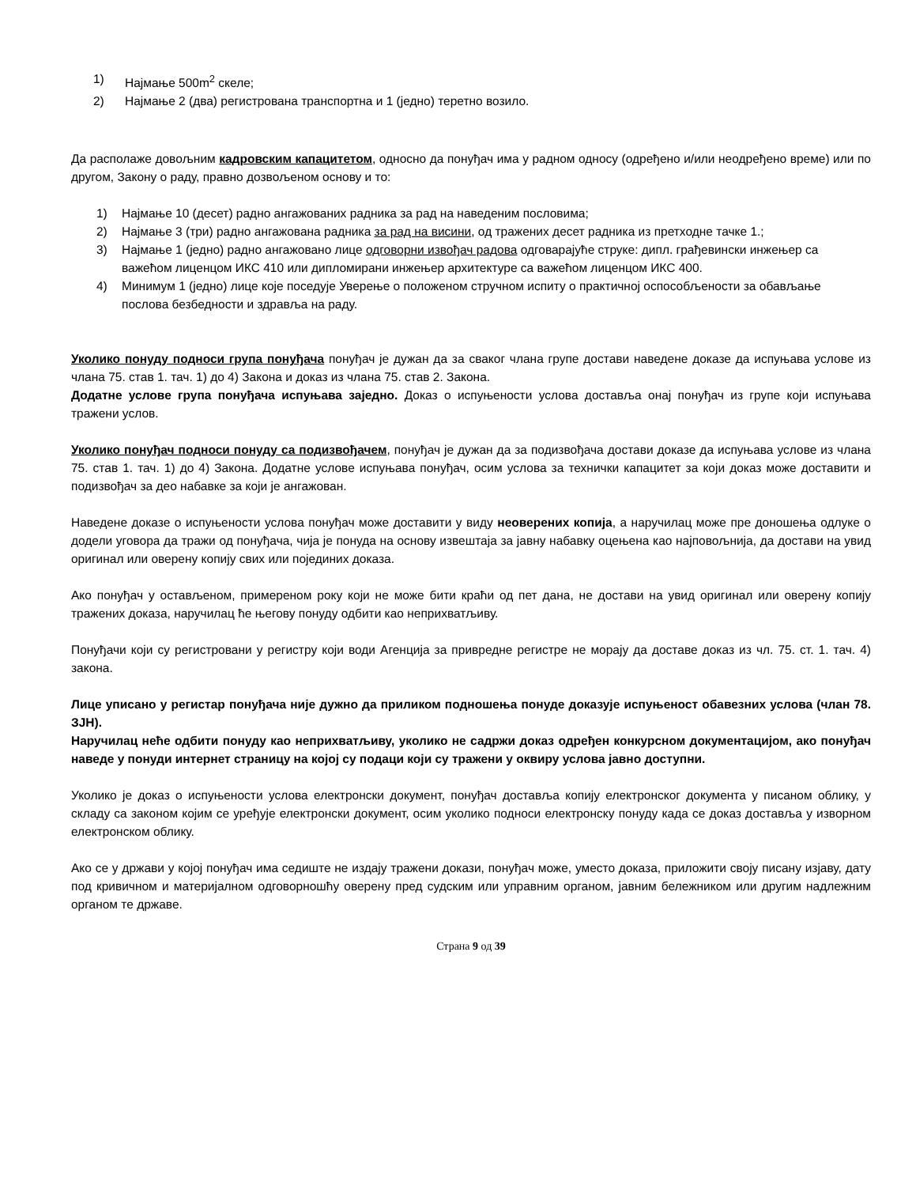1) Најмање 500m<sup>2</sup> скеле;
2) Најмање 2 (два) регистрована транспортна и 1 (једно) теретно возило.
Да располаже довољним кадровским капацитетом, односно да понуђач има у радном односу (одређено и/или неодређено време) или по другом, Закону о раду, правно дозвољеном основу и то:
1) Најмање 10 (десет) радно ангажованих радника за рад на наведеним пословима;
2) Најмање 3 (три) радно ангажована радника за рад на висини, од тражених десет радника из претходне тачке 1.;
3) Најмање 1 (једно) радно ангажовано лице одговорни извођач радова одговарајуће струке: дипл. грађевински инжењер са важећом лиценцом ИКС 410 или дипломирани инжењер архитектуре са важећом лиценцом ИКС 400.
4) Минимум 1 (једно) лице које поседује Уверење о положеном стручном испиту о практичној оспособљености за обављање послова безбедности и здравља на раду.
Уколико понуду подноси група понуђача понуђач је дужан да за сваког члана групе достави наведене доказе да испуњава услове из члана 75. став 1. тач. 1) до 4) Закона и доказ из члана 75. став 2. Закона.
Додатне услове група понуђача испуњава заједно. Доказ о испуњености услова доставља онај понуђач из групе који испуњава тражени услов.
Уколико понуђач подноси понуду са подизвођачем, понуђач је дужан да за подизвођача достави доказе да испуњава услове из члана 75. став 1. тач. 1) до 4) Закона. Додатне услове испуњава понуђач, осим услова за технички капацитет за који доказ може доставити и подизвођач за део набавке за који је ангажован.
Наведене доказе о испуњености услова понуђач може доставити у виду неоверених копија, а наручилац може пре доношења одлуке о додели уговора да тражи од понуђача, чија је понуда на основу извештаја за јавну набавку оцењена као најповољнија, да достави на увид оригинал или оверену копију свих или појединих доказа.
Ако понуђач у остављеном, примереном року који не може бити краћи од пет дана, не достави на увид оригинал или оверену копију тражених доказа, наручилац ће његову понуду одбити као неприхватљиву.
Понуђачи који су регистровани у регистру који води Агенција за привредне регистре не морају да доставе доказ из чл. 75. ст. 1. тач. 4) закона.
Лице уписано у регистар понуђача није дужно да приликом подношења понуде доказује испуњеност обавезних услова (члан 78. ЗЈН).
Наручилац неће одбити понуду као неприхватљиву, уколико не садржи доказ одређен конкурсном документацијом, ако понуђач наведе у понуди интернет страницу на којој су подаци који су тражени у оквиру услова јавно доступни.
Уколико је доказ о испуњености услова електронски документ, понуђач доставља копију електронског документа у писаном облику, у складу са законом којим се уређује електронски документ, осим уколико подноси електронску понуду када се доказ доставља у изворном електронском облику.
Ако се у држави у којој понуђач има седиште не издају тражени докази, понуђач може, уместо доказа, приложити своју писану изјаву, дату под кривичном и материјалном одговорношћу оверену пред судским или управним органом, јавним бележником или другим надлежним органом те државе.
Страна 9 од 39